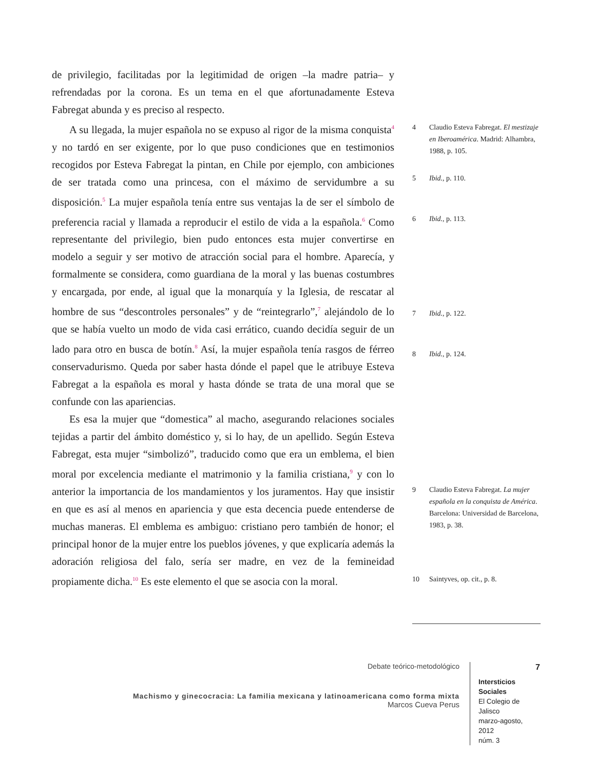de privilegio, facilitadas por la legitimidad de origen –la madre patria– y refrendadas por la corona. Es un tema en el que afortunadamente Esteva Fabregat abunda y es preciso al respecto.
A su llegada, la mujer española no se expuso al rigor de la misma conquista<sup>4</sup> y no tardó en ser exigente, por lo que puso condiciones que en testimonios recogidos por Esteva Fabregat la pintan, en Chile por ejemplo, con ambiciones de ser tratada como una princesa, con el máximo de servidumbre a su disposición.<sup>5</sup> La mujer española tenía entre sus ventajas la de ser el símbolo de preferencia racial y llamada a reproducir el estilo de vida a la española.<sup>6</sup> Como representante del privilegio, bien pudo entonces esta mujer convertirse en modelo a seguir y ser motivo de atracción social para el hombre. Aparecía, y formalmente se considera, como guardiana de la moral y las buenas costumbres y encargada, por ende, al igual que la monarquía y la Iglesia, de rescatar al hombre de sus “descontroles personales” y de “reintegrarlo”,<sup>7</sup> alejándolo de lo que se había vuelto un modo de vida casi errático, cuando decidía seguir de un lado para otro en busca de botín.<sup>8</sup> Así, la mujer española tenía rasgos de férreo conservadurismo. Queda por saber hasta dónde el papel que le atribuye Esteva Fabregat a la española es moral y hasta dónde se trata de una moral que se confunde con las apariencias.
Es esa la mujer que “domestica” al macho, asegurando relaciones sociales tejidas a partir del ámbito doméstico y, si lo hay, de un apellido. Según Esteva Fabregat, esta mujer “simbolizó”, traducido como que era un emblema, el bien moral por excelencia mediante el matrimonio y la familia cristiana,<sup>9</sup> y con lo anterior la importancia de los mandamientos y los juramentos. Hay que insistir en que es así al menos en apariencia y que esta decencia puede entenderse de muchas maneras. El emblema es ambiguo: cristiano pero también de honor; el principal honor de la mujer entre los pueblos jóvenes, y que explicaría además la adoración religiosa del falo, sería ser madre, en vez de la femineidad propiamente dicha.<sup>10</sup> Es este elemento el que se asocia con la moral.
4 Claudio Esteva Fabregat. El mestizaje en Iberoamérica. Madrid: Alhambra, 1988, p. 105.
5 Ibid., p. 110.
6 Ibid., p. 113.
7 Ibid., p. 122.
8 Ibid., p. 124.
9 Claudio Esteva Fabregat. La mujer española en la conquista de América. Barcelona: Universidad de Barcelona, 1983, p. 38.
10 Saintyves, op. cit., p. 8.
Debate teórico-metodológico
Machismo y ginecocracia: La familia mexicana y latinoamericana como forma mixta
Marcos Cueva Perus
7
Intersticios Sociales
El Colegio de Jalisco
marzo-agosto, 2012
núm. 3